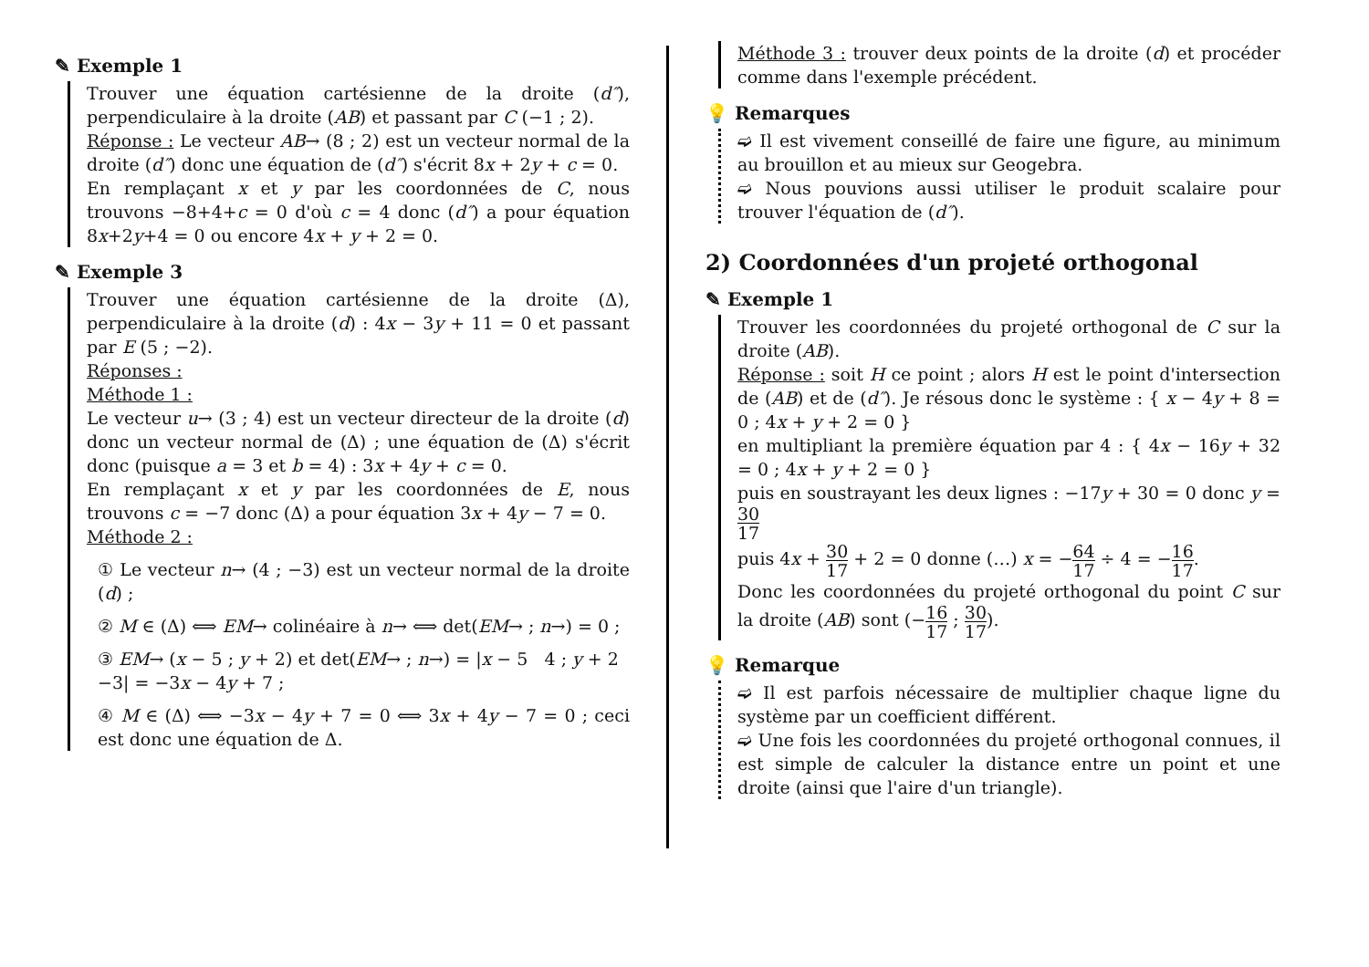✎ Exemple 1
Trouver une équation cartésienne de la droite (d″), perpendiculaire à la droite (AB) et passant par C (−1 ; 2).
Réponse : Le vecteur AB→ (8 ; 2) est un vecteur normal de la droite (d″) donc une équation de (d″) s'écrit 8x + 2y + c = 0.
En remplaçant x et y par les coordonnées de C, nous trouvons −8+4+c = 0 d'où c = 4 donc (d″) a pour équation 8x+2y+4 = 0 ou encore 4x + y + 2 = 0.
✎ Exemple 3
Trouver une équation cartésienne de la droite (Δ), perpendiculaire à la droite (d) : 4x − 3y + 11 = 0 et passant par E (5 ; −2).
Réponses :
Méthode 1 :
Le vecteur u→ (3 ; 4) est un vecteur directeur de la droite (d) donc un vecteur normal de (Δ) ; une équation de (Δ) s'écrit donc (puisque a = 3 et b = 4) : 3x + 4y + c = 0.
En remplaçant x et y par les coordonnées de E, nous trouvons c = −7 donc (Δ) a pour équation 3x + 4y − 7 = 0.
Méthode 2 :
① Le vecteur n→ (4 ; −3) est un vecteur normal de la droite (d) ;
② M ∈ (Δ) ⟺ EM→ colinéaire à n→ ⟺ det(EM→ ; n→) = 0 ;
③ EM→ (x − 5 ; y + 2) et det(EM→ ; n→) = |x − 5 4 ; y + 2 −3| = −3x − 4y + 7 ;
④ M ∈ (Δ) ⟺ −3x − 4y + 7 = 0 ⟺ 3x + 4y − 7 = 0 ; ceci est donc une équation de Δ.
Méthode 3 : trouver deux points de la droite (d) et procéder comme dans l'exemple précédent.
💡 Remarques
➫ Il est vivement conseillé de faire une figure, au minimum au brouillon et au mieux sur Geogebra.
➫ Nous pouvions aussi utiliser le produit scalaire pour trouver l'équation de (d″).
2) Coordonnées d'un projeté orthogonal
✎ Exemple 1
Trouver les coordonnées du projeté orthogonal de C sur la droite (AB).
Réponse : soit H ce point ; alors H est le point d'intersection de (AB) et de (d″). Je résous donc le système : { x − 4y + 8 = 0 ; 4x + y + 2 = 0 }
en multipliant la première équation par 4 : { 4x − 16y + 32 = 0 ; 4x + y + 2 = 0 }
puis en soustrayant les deux lignes : −17y + 30 = 0 donc y = 30 17
puis 4x + 30 17 + 2 = 0 donne (…) x = −64 17 ÷ 4 = −16 17.
Donc les coordonnées du projeté orthogonal du point C sur la droite (AB) sont (−16 17 ; 30 17).
💡 Remarque
➫ Il est parfois nécessaire de multiplier chaque ligne du système par un coefficient différent.
➫ Une fois les coordonnées du projeté orthogonal connues, il est simple de calculer la distance entre un point et une droite (ainsi que l'aire d'un triangle).